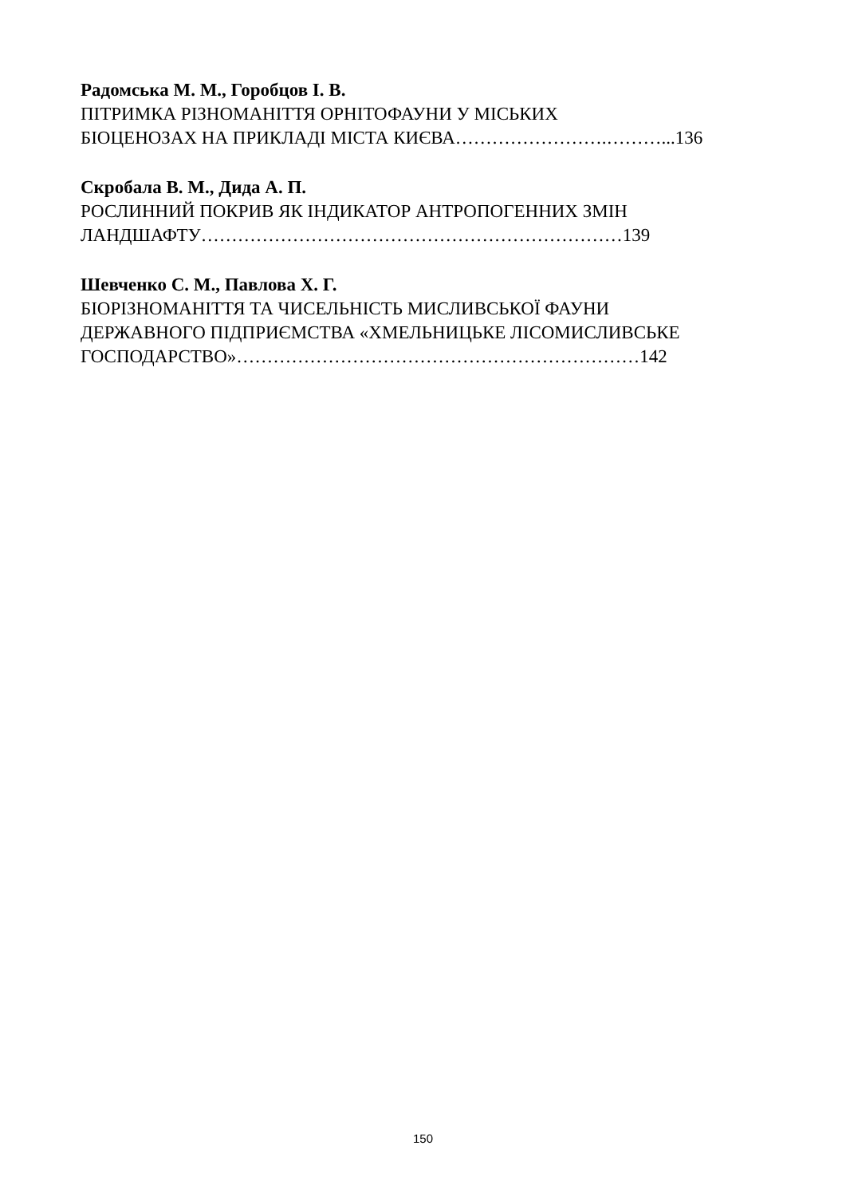Радомська М. М., Горобцов І. В.
ПІТРИМКА РІЗНОМАНІТТЯ ОРНІТОФАУНИ У МІСЬКИХ
БІОЦЕНОЗАХ НА ПРИКЛАДІ МІСТА КИЄВА…………………….………...136
Скробала В. М., Дида А. П.
РОСЛИННИЙ ПОКРИВ ЯК ІНДИКАТОР АНТРОПОГЕННИХ ЗМІН
ЛАНДШАФТУ……………………………………………………………139
Шевченко С. М., Павлова Х. Г.
БІОРІЗНОМАНІТТЯ ТА ЧИСЕЛЬНІСТЬ МИСЛИВСЬКОЇ ФАУНИ
ДЕРЖАВНОГО ПІДПРИЄМСТВА «ХМЕЛЬНИЦЬКЕ ЛІСОМИСЛИВСЬКЕ
ГОСПОДАРСТВО»…………………………………………………………142
150